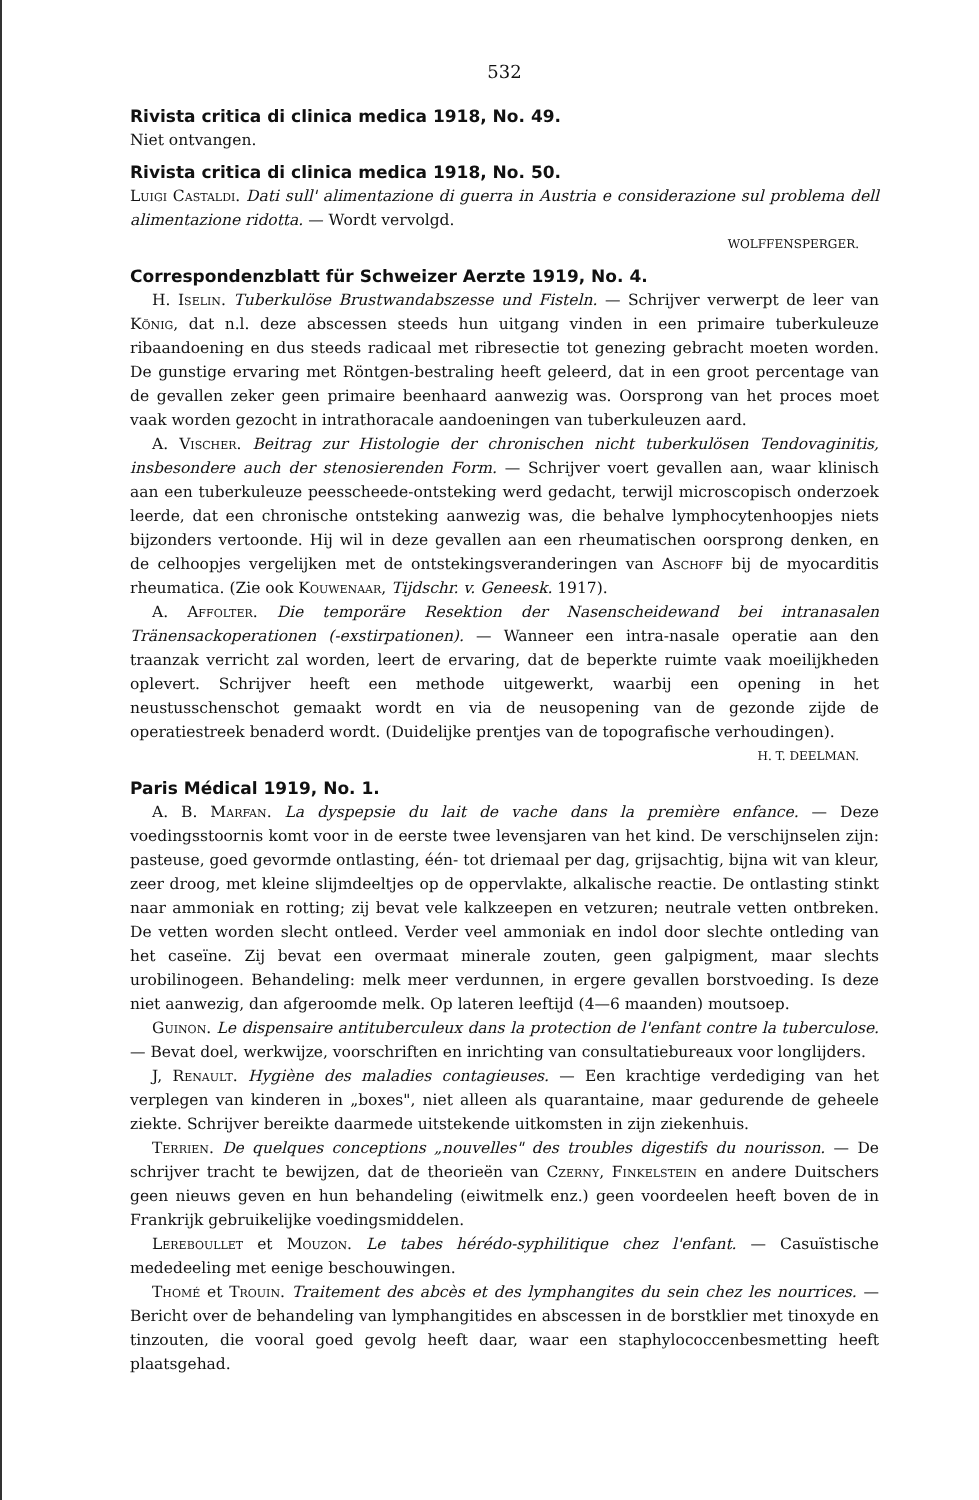532
Rivista critica di clinica medica 1918, No. 49.
Niet ontvangen.
Rivista critica di clinica medica 1918, No. 50.
Luigi Castaldi. Dati sull' alimentazione di guerra in Austria e considerazione sul problema dell alimentazione ridotta. — Wordt vervolgd.
WOLFFENSPERGER.
Correspondenzblatt für Schweizer Aerzte 1919, No. 4.
H. Iselin. Tuberkulöse Brustwandabszesse und Fisteln. — Schrijver verwerpt de leer van König, dat n.l. deze abscessen steeds hun uitgang vinden in een primaire tuberkuleuze ribaandoening en dus steeds radicaal met ribresectie tot genezing gebracht moeten worden. De gunstige ervaring met Röntgen-bestraling heeft geleerd, dat in een groot percentage van de gevallen zeker geen primaire beenhaard aanwezig was. Oorsprong van het proces moet vaak worden gezocht in intrathoracale aandoeningen van tuberkuleuzen aard.
A. Vischer. Beitrag zur Histologie der chronischen nicht tuberkulösen Tendovaginitis, insbesondere auch der stenosierenden Form. — Schrijver voert gevallen aan, waar klinisch aan een tuberkuleuze peesscheede-ontsteking werd gedacht, terwijl microscopisch onderzoek leerde, dat een chronische ontsteking aanwezig was, die behalve lymphocytenhoopjes niets bijzonders vertoonde. Hij wil in deze gevallen aan een rheumatischen oorsprong denken, en de celhoopjes vergelijken met de ontstekingsveranderingen van Aschoff bij de myocarditis rheumatica. (Zie ook Kouwenaar, Tijdschr. v. Geneesk. 1917).
A. Affolter. Die temporäre Resektion der Nasenscheidewand bei intranasalen Tränensackoperationen (-exstirpationen). — Wanneer een intra-nasale operatie aan den traanzak verricht zal worden, leert de ervaring, dat de beperkte ruimte vaak moeilijkheden oplevert. Schrijver heeft een methode uitgewerkt, waarbij een opening in het neustusschenschot gemaakt wordt en via de neusopening van de gezonde zijde de operatiestreek benaderd wordt. (Duidelijke prentjes van de topografische verhoudingen).
H. T. DEELMAN.
Paris Médical 1919, No. 1.
A. B. Marfan. La dyspepsie du lait de vache dans la première enfance. — Deze voedingsstoornis komt voor in de eerste twee levensjaren van het kind. De verschijnselen zijn: pasteuse, goed gevormde ontlasting, één- tot driemaal per dag, grijsachtig, bijna wit van kleur, zeer droog, met kleine slijmdeeltjes op de oppervlakte, alkalische reactie. De ontlasting stinkt naar ammoniak en rotting; zij bevat vele kalkzeepen en vetzuren; neutrale vetten ontbreken. De vetten worden slecht ontleed. Verder veel ammoniak en indol door slechte ontleding van het caseïne. Zij bevat een overmaat minerale zouten, geen galpigment, maar slechts urobilinogeen. Behandeling: melk meer verdunnen, in ergere gevallen borstvoeding. Is deze niet aanwezig, dan afgeroomde melk. Op lateren leeftijd (4—6 maanden) moutsoep.
Guinon. Le dispensaire antituberculeux dans la protection de l'enfant contre la tuberculose. — Bevat doel, werkwijze, voorschriften en inrichting van consultatiebureaux voor longlijders.
J, Renault. Hygiène des maladies contagieuses. — Een krachtige verdediging van het verplegen van kinderen in „boxes", niet alleen als quarantaine, maar gedurende de geheele ziekte. Schrijver bereikte daarmede uitstekende uitkomsten in zijn ziekenhuis.
Terrien. De quelques conceptions „nouvelles" des troubles digestifs du nourisson. — De schrijver tracht te bewijzen, dat de theorieën van Czerny, Finkelstein en andere Duitschers geen nieuws geven en hun behandeling (eiwitmelk enz.) geen voordeelen heeft boven de in Frankrijk gebruikelijke voedingsmiddelen.
Lereboullet et Mouzon. Le tabes hérédo-syphilitique chez l'enfant. — Casuïstische mededeeling met eenige beschouwingen.
Thomé et Trouin. Traitement des abcès et des lymphangites du sein chez les nourrices. — Bericht over de behandeling van lymphangitides en abscessen in de borstklier met tinoxyde en tinzouten, die vooral goed gevolg heeft daar, waar een staphylococcenbesmetting heeft plaatsgehad.